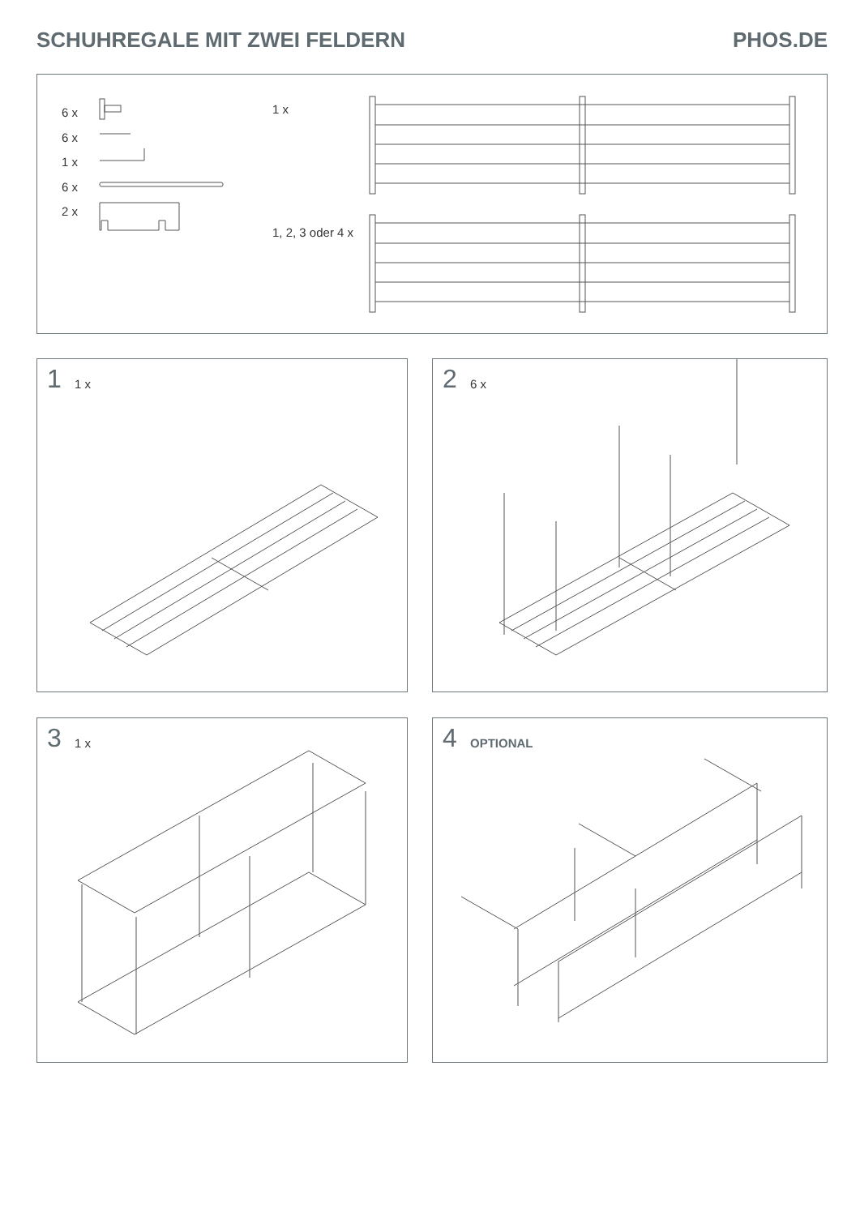SCHUHREGALE MIT ZWEI FELDERN PHOS.DE
6 x
6 x
1 x
6 x
2 x
1 x
1, 2, 3 oder 4 x
1 1 x 2 6 x
3 1 x 4 OPTIONAL